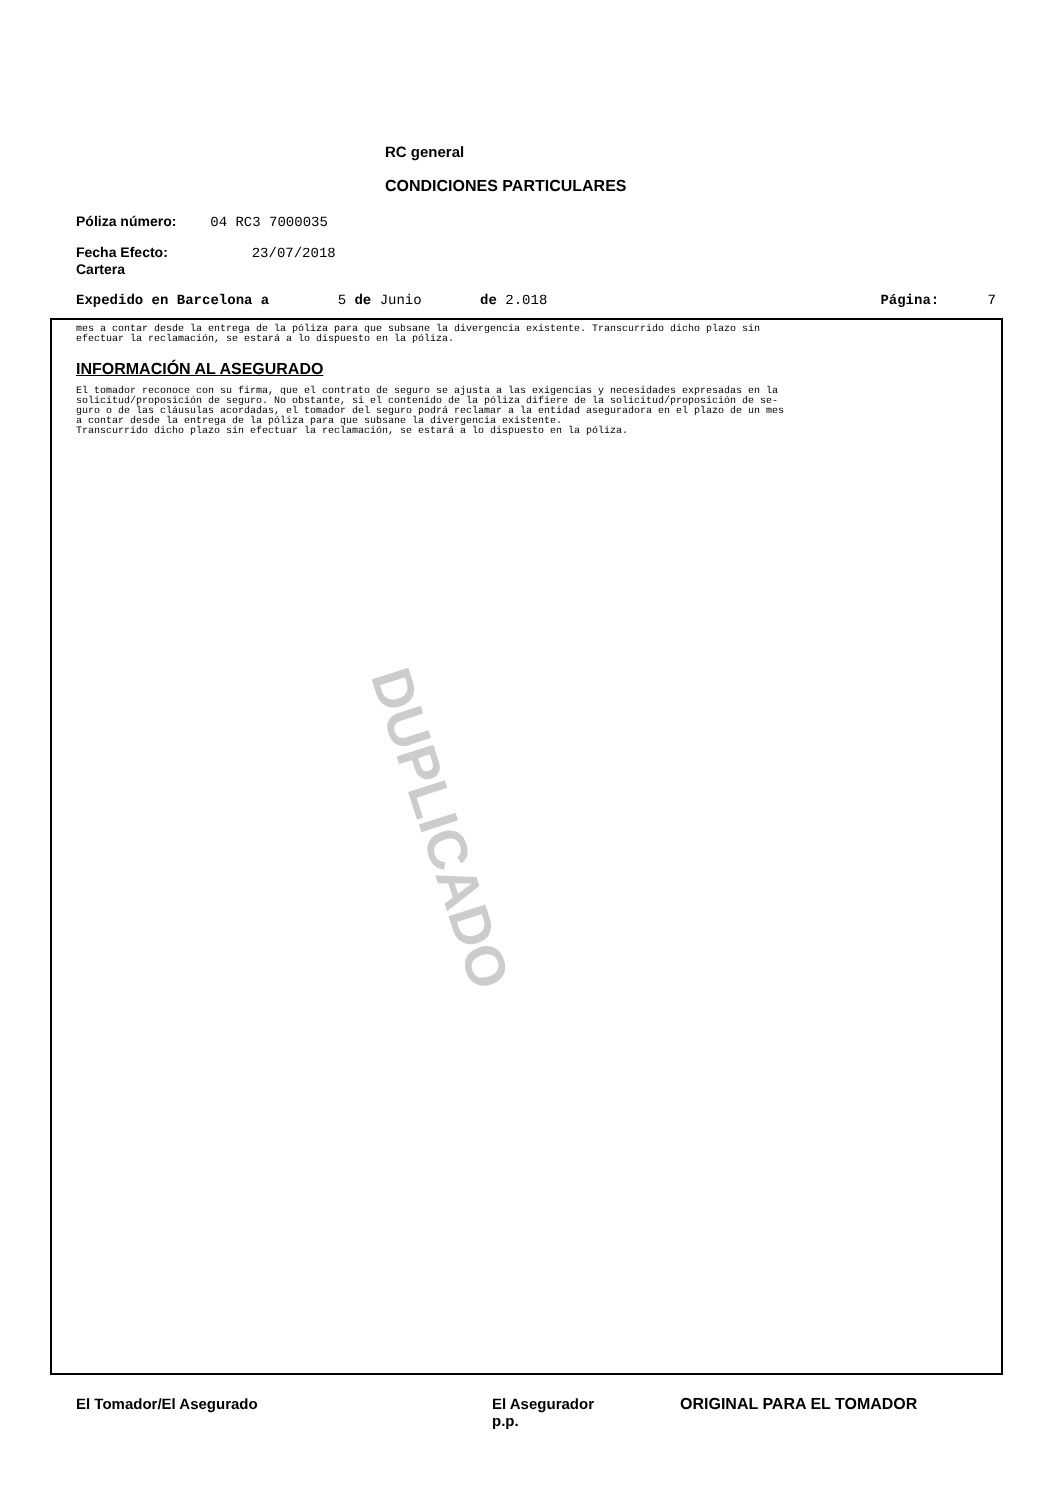RC general
CONDICIONES PARTICULARES
Póliza número: 04 RC3 7000035
Fecha Efecto: 23/07/2018
Cartera
Expedido en Barcelona a 5 de Junio de 2.018 Página: 7
mes a contar desde la entrega de la póliza para que subsane la divergencia existente. Transcurrido dicho plazo sin
efectuar la reclamación, se estará a lo dispuesto en la póliza.
INFORMACIÓN AL ASEGURADO
El tomador reconoce con su firma, que el contrato de seguro se ajusta a las exigencias y necesidades expresadas en la
solicitud/proposición de seguro. No obstante, si el contenido de la póliza difiere de la solicitud/proposición de se-
guro o de las cláusulas acordadas, el tomador del seguro podrá reclamar a la entidad aseguradora en el plazo de un mes
a contar desde la entrega de la póliza para que subsane la divergencia existente.
Transcurrido dicho plazo sin efectuar la reclamación, se estará a lo dispuesto en la póliza.
DUPLICADO
El Tomador/El Asegurado
El Asegurador
p.p.
ORIGINAL PARA EL TOMADOR